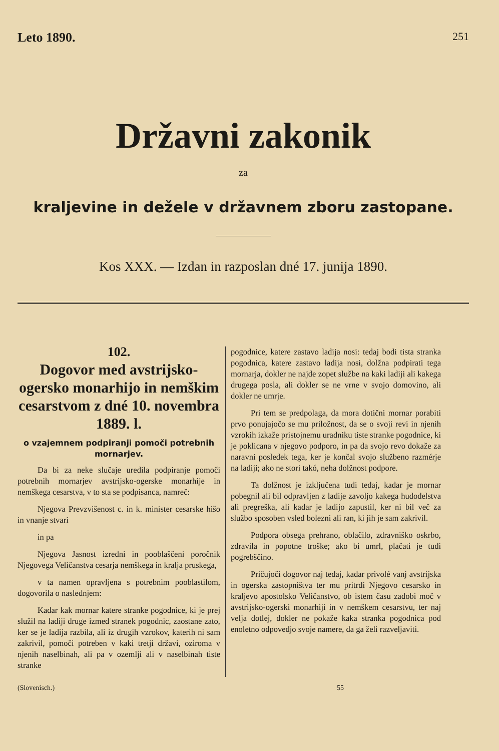Leto 1890. 251
Državni zakonik
za
kraljevine in dežele v državnem zboru zastopane.
Kos XXX. — Izdan in razposlan dné 17. junija 1890.
102.
Dogovor med avstrijsko-ogersko monarhijo in nemškim cesarstvom z dné 10. novembra 1889. l.
o vzajemnem podpiranji pomoči potrebnih mornarjev.
Da bi za neke slučaje uredila podpiranje pomoči potrebnih mornarjev avstrijsko-ogerske monarhije in nemškega cesarstva, v to sta se podpisanca, namreč:
Njegova Prevzvišenost c. in k. minister cesarske hišo in vnanje stvari
in pa
Njegova Jasnost izredni in pooblaščeni poročnik Njegovega Veličanstva cesarja nemškega in kralja pruskega,
v ta namen opravljena s potrebnim pooblastilom, dogovorila o naslednjem:
Kadar kak mornar katere stranke pogodnice, ki je prej služil na ladiji druge izmed stranek pogodnic, zaostane zato, ker se je ladija razbila, ali iz drugih vzrokov, katerih ni sam zakrivil, pomoči potreben v kaki tretji državi, oziroma v njenih naselbinah, ali pa v ozemlji ali v naselbinah tiste stranke
pogodnice, katere zastavo ladija nosi: tedaj bodi tista stranka pogodnica, katere zastavo ladija nosi, dolžna podpirati tega mornarja, dokler ne najde zopet službe na kaki ladiji ali kakega drugega posla, ali dokler se ne vrne v svojo domovino, ali dokler ne umrje.
Pri tem se predpolaga, da mora dotični mornar porabiti prvo ponujajočo se mu priložnost, da se o svoji revi in njenih vzrokih izkaže pristojnemu uradniku tiste stranke pogodnice, ki je poklicana v njegovo podporo, in pa da svojo revo dokaže za naravni posledek tega, ker je končal svojo službeno razmérje na ladiji; ako ne stori takó, neha dolžnost podpore.
Ta dolžnost je izključena tudi tedaj, kadar je mornar pobegnil ali bil odpravljen z ladije zavoljo kakega hudodelstva ali pregreška, ali kadar je ladijo zapustil, ker ni bil več za službo sposoben vsled bolezni ali ran, ki jih je sam zakrivil.
Podpora obsega prehrano, oblačilo, zdravniško oskrbo, zdravila in popotne troške; ako bi umrl, plačati je tudi pogrebščino.
Pričujoči dogovor naj tedaj, kadar privolé vanj avstrijska in ogerska zastopništva ter mu pritrdi Njegovo cesarsko in kraljevo apostolsko Veličanstvo, ob istem času zadobi moč v avstrijsko-ogerski monarhiji in v nemškem cesarstvu, ter naj velja dotlej, dokler ne pokaže kaka stranka pogodnica pod enoletno odpovedjo svoje namere, da ga želi razveljaviti.
(Slovenisch.) 55